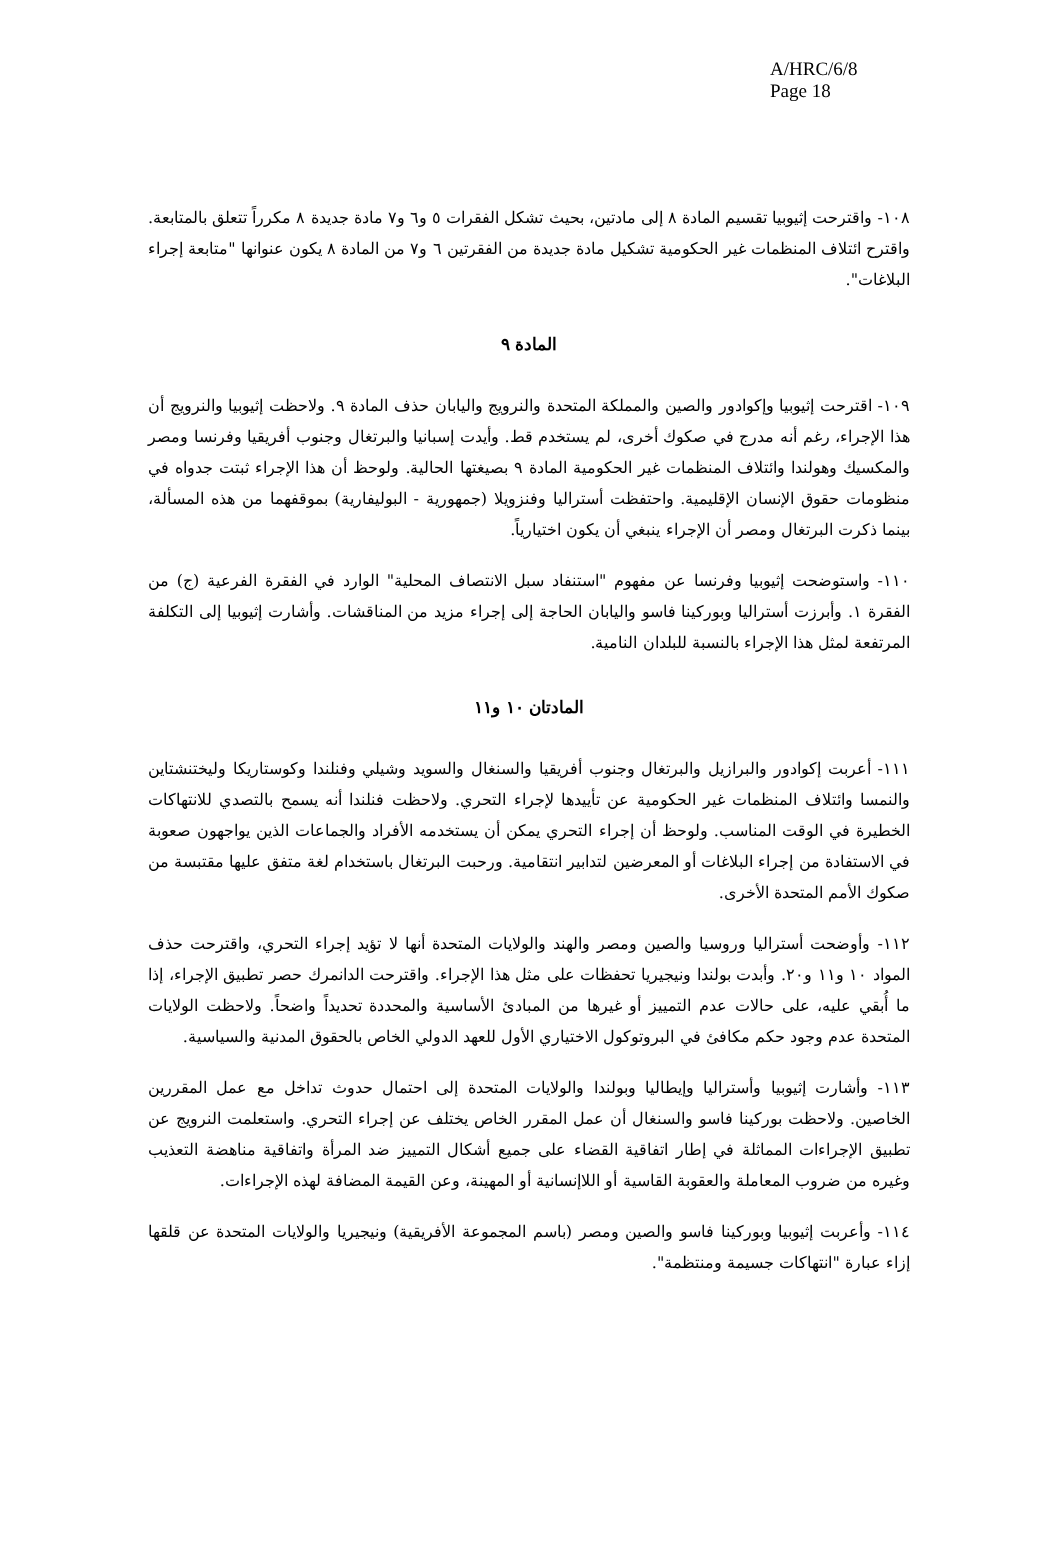A/HRC/6/8
Page 18
١٠٨- واقترحت إثيوبيا تقسيم المادة ٨ إلى مادتين، بحيث تشكل الفقرات ٥ و٦ و٧ مادة جديدة ٨ مكرراً تتعلق بالمتابعة. واقترح ائتلاف المنظمات غير الحكومية تشكيل مادة جديدة من الفقرتين ٦ و٧ من المادة ٨ يكون عنوانها "متابعة إجراء البلاغات".
المادة ٩
١٠٩- اقترحت إثيوبيا وإكوادور والصين والمملكة المتحدة والنرويج واليابان حذف المادة ٩. ولاحظت إثيوبيا والنرويج أن هذا الإجراء، رغم أنه مدرج في صكوك أخرى، لم يستخدم قط. وأيدت إسبانيا والبرتغال وجنوب أفريقيا وفرنسا ومصر والمكسيك وهولندا وائتلاف المنظمات غير الحكومية المادة ٩ بصيغتها الحالية. ولوحظ أن هذا الإجراء ثبتت جدواه في منظومات حقوق الإنسان الإقليمية. واحتفظت أستراليا وفنزويلا (جمهورية - البوليفارية) بموقفهما من هذه المسألة، بينما ذكرت البرتغال ومصر أن الإجراء ينبغي أن يكون اختيارياً.
١١٠- واستوضحت إثيوبيا وفرنسا عن مفهوم "استنفاد سبل الانتصاف المحلية" الوارد في الفقرة الفرعية (ج) من الفقرة ١. وأبرزت أستراليا وبوركينا فاسو واليابان الحاجة إلى إجراء مزيد من المناقشات. وأشارت إثيوبيا إلى التكلفة المرتفعة لمثل هذا الإجراء بالنسبة للبلدان النامية.
المادتان ١٠ و١١
١١١- أعربت إكوادور والبرازيل والبرتغال وجنوب أفريقيا والسنغال والسويد وشيلي وفنلندا وكوستاريكا وليختنشتاين والنمسا وائتلاف المنظمات غير الحكومية عن تأييدها لإجراء التحري. ولاحظت فنلندا أنه يسمح بالتصدي للانتهاكات الخطيرة في الوقت المناسب. ولوحظ أن إجراء التحري يمكن أن يستخدمه الأفراد والجماعات الذين يواجهون صعوبة في الاستفادة من إجراء البلاغات أو المعرضين لتدابير انتقامية. ورحبت البرتغال باستخدام لغة متفق عليها مقتبسة من صكوك الأمم المتحدة الأخرى.
١١٢- وأوضحت أستراليا وروسيا والصين ومصر والهند والولايات المتحدة أنها لا تؤيد إجراء التحري، واقترحت حذف المواد ١٠ و١١ و٢٠. وأبدت بولندا ونيجيريا تحفظات على مثل هذا الإجراء. واقترحت الدانمرك حصر تطبيق الإجراء، إذا ما أُبقي عليه، على حالات عدم التمييز أو غيرها من المبادئ الأساسية والمحددة تحديداً واضحاً. ولاحظت الولايات المتحدة عدم وجود حكم مكافئ في البروتوكول الاختياري الأول للعهد الدولي الخاص بالحقوق المدنية والسياسية.
١١٣- وأشارت إثيوبيا وأستراليا وإيطاليا وبولندا والولايات المتحدة إلى احتمال حدوث تداخل مع عمل المقررين الخاصين. ولاحظت بوركينا فاسو والسنغال أن عمل المقرر الخاص يختلف عن إجراء التحري. واستعلمت النرويج عن تطبيق الإجراءات المماثلة في إطار اتفاقية القضاء على جميع أشكال التمييز ضد المرأة واتفاقية مناهضة التعذيب وغيره من ضروب المعاملة والعقوبة القاسية أو اللاإنسانية أو المهينة، وعن القيمة المضافة لهذه الإجراءات.
١١٤- وأعربت إثيوبيا وبوركينا فاسو والصين ومصر (باسم المجموعة الأفريقية) ونيجيريا والولايات المتحدة عن قلقها إزاء عبارة "انتهاكات جسيمة ومنتظمة".